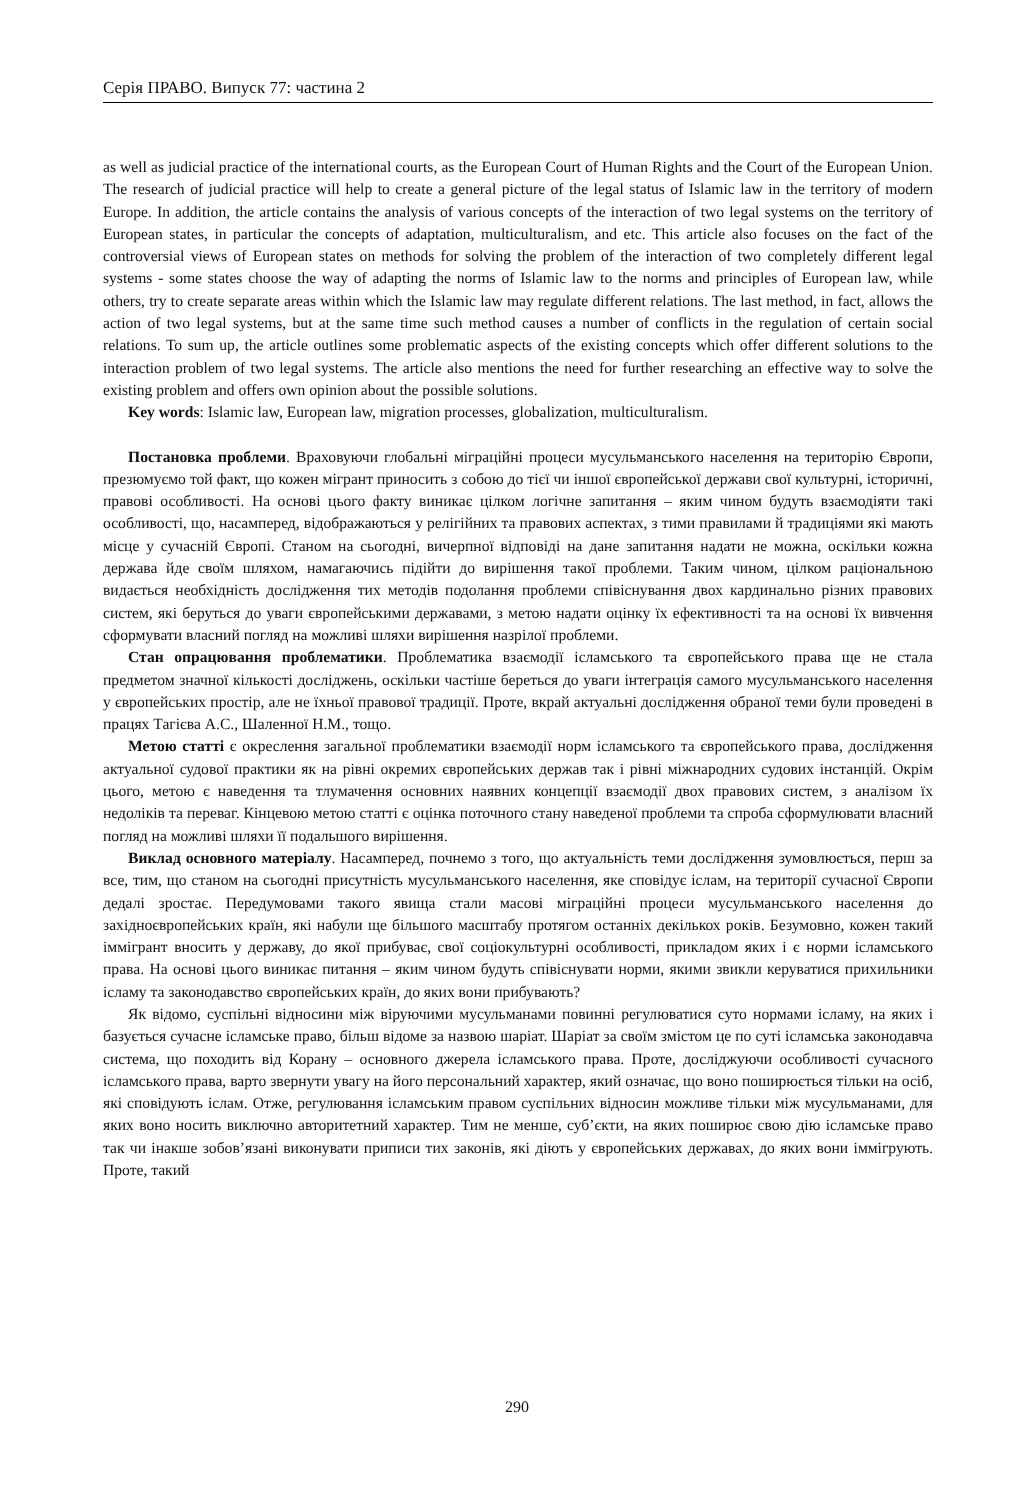Серія ПРАВО. Випуск 77: частина 2
as well as judicial practice of the international courts, as the European Court of Human Rights and the Court of the European Union. The research of judicial practice will help to create a general picture of the legal status of Islamic law in the territory of modern Europe. In addition, the article contains the analysis of various concepts of the interaction of two legal systems on the territory of European states, in particular the concepts of adaptation, multiculturalism, and etc. This article also focuses on the fact of the controversial views of European states on methods for solving the problem of the interaction of two completely different legal systems - some states choose the way of adapting the norms of Islamic law to the norms and principles of European law, while others, try to create separate areas within which the Islamic law may regulate different relations. The last method, in fact, allows the action of two legal systems, but at the same time such method causes a number of conflicts in the regulation of certain social relations. To sum up, the article outlines some problematic aspects of the existing concepts which offer different solutions to the interaction problem of two legal systems. The article also mentions the need for further researching an effective way to solve the existing problem and offers own opinion about the possible solutions.
Key words: Islamic law, European law, migration processes, globalization, multiculturalism.
Постановка проблеми. Враховуючи глобальні міграційні процеси мусульманського населення на територію Європи, презюмуємо той факт, що кожен мігрант приносить з собою до тієї чи іншої європейської держави свої культурні, історичні, правові особливості. На основі цього факту виникає цілком логічне запитання – яким чином будуть взаємодіяти такі особливості, що, насамперед, відображаються у релігійних та правових аспектах, з тими правилами й традиціями які мають місце у сучасній Європі. Станом на сьогодні, вичерпної відповіді на дане запитання надати не можна, оскільки кожна держава йде своїм шляхом, намагаючись підійти до вирішення такої проблеми. Таким чином, цілком раціональною видається необхідність дослідження тих методів подолання проблеми співіснування двох кардинально різних правових систем, які беруться до уваги європейськими державами, з метою надати оцінку їх ефективності та на основі їх вивчення сформувати власний погляд на можливі шляхи вирішення назрілої проблеми.
Стан опрацювання проблематики. Проблематика взаємодії ісламського та європейського права ще не стала предметом значної кількості досліджень, оскільки частіше береться до уваги інтеграція самого мусульманського населення у європейських простір, але не їхньої правової традиції. Проте, вкрай актуальні дослідження обраної теми були проведені в працях Тагієва А.С., Шаленної Н.М., тощо.
Метою статті є окреслення загальної проблематики взаємодії норм ісламського та європейського права, дослідження актуальної судової практики як на рівні окремих європейських держав так і рівні міжнародних судових інстанцій. Окрім цього, метою є наведення та тлумачення основних наявних концепції взаємодії двох правових систем, з аналізом їх недоліків та переваг. Кінцевою метою статті є оцінка поточного стану наведеної проблеми та спроба сформулювати власний погляд на можливі шляхи її подальшого вирішення.
Виклад основного матеріалу. Насамперед, почнемо з того, що актуальність теми дослідження зумовлюється, перш за все, тим, що станом на сьогодні присутність мусульманського населення, яке сповідує іслам, на території сучасної Європи дедалі зростає. Передумовами такого явища стали масові міграційні процеси мусульманського населення до західноєвропейських країн, які набули ще більшого масштабу протягом останніх декількох років. Безумовно, кожен такий іммігрант вносить у державу, до якої прибуває, свої соціокультурні особливості, прикладом яких і є норми ісламського права. На основі цього виникає питання – яким чином будуть співіснувати норми, якими звикли керуватися прихильники ісламу та законодавство європейських країн, до яких вони прибувають?
Як відомо, суспільні відносини між віруючими мусульманами повинні регулюватися суто нормами ісламу, на яких і базується сучасне ісламське право, більш відоме за назвою шаріат. Шаріат за своїм змістом це по суті ісламська законодавча система, що походить від Корану – основного джерела ісламського права. Проте, досліджуючи особливості сучасного ісламського права, варто звернути увагу на його персональний характер, який означає, що воно поширюється тільки на осіб, які сповідують іслам. Отже, регулювання ісламським правом суспільних відносин можливе тільки між мусульманами, для яких воно носить виключно авторитетний характер. Тим не менше, суб’єкти, на яких поширює свою дію ісламське право так чи інакше зобов’язані виконувати приписи тих законів, які діють у європейських державах, до яких вони іммігрують. Проте, такий
290